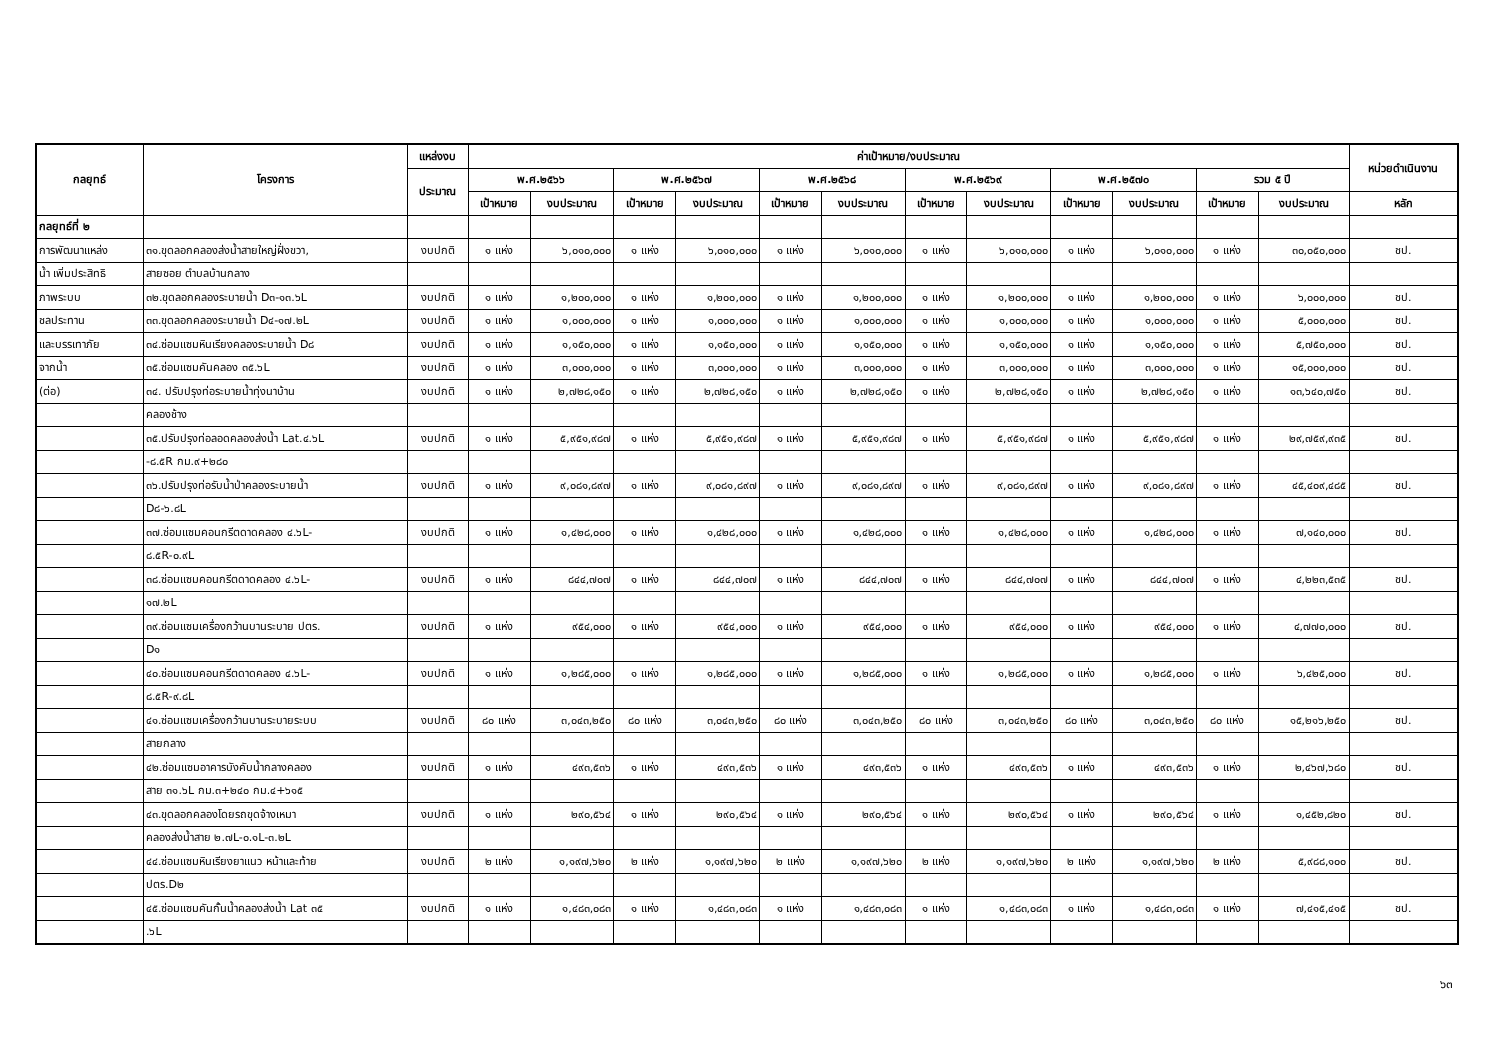| กลยุทธ์ | โครงการ | แหล่งงบ | ค่าเป้าหมาย/งบประมาณ | | | | | | | | | | | | หน่วยดำเนินงาน |
| --- | --- | --- | --- | --- | --- | --- | --- | --- | --- | --- | --- | --- | --- | --- | --- |
| | | ประมาณ | พ.ศ.๒๕๖๖ | | พ.ศ.๒๕๖๗ | | พ.ศ.๒๕๖๘ | | พ.ศ.๒๕๖๙ | | พ.ศ.๒๕๗๐ | | รวม ๕ ปี | | |
| | | | เป้าหมาย | งบประมาณ | เป้าหมาย | งบประมาณ | เป้าหมาย | งบประมาณ | เป้าหมาย | งบประมาณ | เป้าหมาย | งบประมาณ | เป้าหมาย | งบประมาณ | หลัก |
| กลยุทธ์ที่ ๒ | | | | | | | | | | | | | | | |
| การพัฒนาแหล่ง | ๓๑.ขุดลอกคลองส่งน้ำสายใหญ่ฝั่งขวา, | งบปกติ | ๑ แห่ง | ๖,๐๑๐,๐๐๐ | ๑ แห่ง | ๖,๐๑๐,๐๐๐ | ๑ แห่ง | ๖,๐๑๐,๐๐๐ | ๑ แห่ง | ๖,๐๑๐,๐๐๐ | ๑ แห่ง | ๖,๐๑๐,๐๐๐ | ๑ แห่ง | ๓๐,๐๕๐,๐๐๐ | ชป. |
| น้ำ เพิ่มประสิทธิ | สายซอย ตำบลบ้านกลาง | | | | | | | | | | | | | | |
| ภาพระบบ | ๓๒.ขุดลอกคลองระบายน้ำ D๓-๑๓.๖L | งบปกติ | ๑ แห่ง | ๑,๒๐๐,๐๐๐ | ๑ แห่ง | ๑,๒๐๐,๐๐๐ | ๑ แห่ง | ๑,๒๐๐,๐๐๐ | ๑ แห่ง | ๑,๒๐๐,๐๐๐ | ๑ แห่ง | ๑,๒๐๐,๐๐๐ | ๑ แห่ง | ๖,๐๐๐,๐๐๐ | ชป. |
| ชลประทาน | ๓๓.ขุดลอกคลองระบายน้ำ D๔-๑๗.๒L | งบปกติ | ๑ แห่ง | ๑,๐๐๐,๐๐๐ | ๑ แห่ง | ๑,๐๐๐,๐๐๐ | ๑ แห่ง | ๑,๐๐๐,๐๐๐ | ๑ แห่ง | ๑,๐๐๐,๐๐๐ | ๑ แห่ง | ๑,๐๐๐,๐๐๐ | ๑ แห่ง | ๕,๐๐๐,๐๐๐ | ชป. |
| และบรรเทาภัย | ๓๔.ซ่อมแซมหินเรียงคลองระบายน้ำ D๘ | งบปกติ | ๑ แห่ง | ๑,๑๕๐,๐๐๐ | ๑ แห่ง | ๑,๑๕๐,๐๐๐ | ๑ แห่ง | ๑,๑๕๐,๐๐๐ | ๑ แห่ง | ๑,๑๕๐,๐๐๐ | ๑ แห่ง | ๑,๑๕๐,๐๐๐ | ๑ แห่ง | ๕,๗๕๐,๐๐๐ | ชป. |
| จากน้ำ | ๓๕.ซ่อมแซมคันคลอง ๓๕.๖L | งบปกติ | ๑ แห่ง | ๓,๐๐๐,๐๐๐ | ๑ แห่ง | ๓,๐๐๐,๐๐๐ | ๑ แห่ง | ๓,๐๐๐,๐๐๐ | ๑ แห่ง | ๓,๐๐๐,๐๐๐ | ๑ แห่ง | ๓,๐๐๐,๐๐๐ | ๑ แห่ง | ๑๕,๐๐๐,๐๐๐ | ชป. |
| (ต่อ) | ๓๔. ปรับปรุงท่อระบายน้ำทุ่งนาบ้าน | งบปกติ | ๑ แห่ง | ๒,๗๒๘,๑๕๐ | ๑ แห่ง | ๒,๗๒๘,๑๕๐ | ๑ แห่ง | ๒,๗๒๘,๑๕๐ | ๑ แห่ง | ๒,๗๒๘,๑๕๐ | ๑ แห่ง | ๒,๗๒๘,๑๕๐ | ๑ แห่ง | ๑๓,๖๔๐,๗๕๐ | ชป. |
| | คลองช้าง | | | | | | | | | | | | | | |
| | ๓๕.ปรับปรุงท่อลอดคลองส่งน้ำ Lat.๔.๖L | งบปกติ | ๑ แห่ง | ๕,๙๕๑,๙๘๗ | ๑ แห่ง | ๕,๙๕๑,๙๘๗ | ๑ แห่ง | ๕,๙๕๑,๙๘๗ | ๑ แห่ง | ๕,๙๕๑,๙๘๗ | ๑ แห่ง | ๕,๙๕๑,๙๘๗ | ๑ แห่ง | ๒๙,๗๕๙,๙๓๕ | ชป. |
| | -๘.๕R กม.๙+๒๘๐ | | | | | | | | | | | | | | |
| | ๓๖.ปรับปรุงท่อรับน้ำป่าคลองระบายน้ำ | งบปกติ | ๑ แห่ง | ๙,๐๘๑,๘๙๗ | ๑ แห่ง | ๙,๐๘๑,๘๙๗ | ๑ แห่ง | ๙,๐๘๑,๘๙๗ | ๑ แห่ง | ๙,๐๘๑,๘๙๗ | ๑ แห่ง | ๙,๐๘๑,๘๙๗ | ๑ แห่ง | ๔๕,๔๐๙,๔๘๕ | ชป. |
| | D๘-๖.๘L | | | | | | | | | | | | | | |
| | ๓๗.ซ่อมแซมคอนกรีตดาดคลอง ๔.๖L- | งบปกติ | ๑ แห่ง | ๑,๔๒๘,๐๐๐ | ๑ แห่ง | ๑,๔๒๘,๐๐๐ | ๑ แห่ง | ๑,๔๒๘,๐๐๐ | ๑ แห่ง | ๑,๔๒๘,๐๐๐ | ๑ แห่ง | ๑,๔๒๘,๐๐๐ | ๑ แห่ง | ๗,๑๔๐,๐๐๐ | ชป. |
| | ๘.๕R-๐.๙L | | | | | | | | | | | | | | |
| | ๓๘.ซ่อมแซมคอนกรีตดาดคลอง ๔.๖L- | งบปกติ | ๑ แห่ง | ๘๔๔,๗๐๗ | ๑ แห่ง | ๘๔๔,๗๐๗ | ๑ แห่ง | ๘๔๔,๗๐๗ | ๑ แห่ง | ๘๔๔,๗๐๗ | ๑ แห่ง | ๘๔๔,๗๐๗ | ๑ แห่ง | ๔,๒๒๓,๕๓๕ | ชป. |
| | ๑๗.๒L | | | | | | | | | | | | | | |
| | ๓๙.ซ่อมแซมเครื่องกว้านบานระบาย ปตร. | งบปกติ | ๑ แห่ง | ๙๕๔,๐๐๐ | ๑ แห่ง | ๙๕๔,๐๐๐ | ๑ แห่ง | ๙๕๔,๐๐๐ | ๑ แห่ง | ๙๕๔,๐๐๐ | ๑ แห่ง | ๙๕๔,๐๐๐ | ๑ แห่ง | ๔,๗๗๐,๐๐๐ | ชป. |
| | D๑ | | | | | | | | | | | | | | |
| | ๔๐.ซ่อมแซมคอนกรีตดาดคลอง ๔.๖L- | งบปกติ | ๑ แห่ง | ๑,๒๘๕,๐๐๐ | ๑ แห่ง | ๑,๒๘๕,๐๐๐ | ๑ แห่ง | ๑,๒๘๕,๐๐๐ | ๑ แห่ง | ๑,๒๘๕,๐๐๐ | ๑ แห่ง | ๑,๒๘๕,๐๐๐ | ๑ แห่ง | ๖,๔๒๕,๐๐๐ | ชป. |
| | ๘.๕R-๙.๘L | | | | | | | | | | | | | | |
| | ๔๑.ซ่อมแซมเครื่องกว้านบานระบายระบบ | งบปกติ | ๘๐ แห่ง | ๓,๐๔๓,๒๕๐ | ๘๐ แห่ง | ๓,๐๔๓,๒๕๐ | ๘๐ แห่ง | ๓,๐๔๓,๒๕๐ | ๘๐ แห่ง | ๓,๐๔๓,๒๕๐ | ๘๐ แห่ง | ๓,๐๔๓,๒๕๐ | ๘๐ แห่ง | ๑๕,๒๑๖,๒๕๐ | ชป. |
| | สายกลาง | | | | | | | | | | | | | | |
| | ๔๒.ซ่อมแซมอาคารบังคับน้ำกลางคลอง | งบปกติ | ๑ แห่ง | ๔๙๓,๕๓๖ | ๑ แห่ง | ๔๙๓,๕๓๖ | ๑ แห่ง | ๔๙๓,๕๓๖ | ๑ แห่ง | ๔๙๓,๕๓๖ | ๑ แห่ง | ๔๙๓,๕๓๖ | ๑ แห่ง | ๒,๔๖๗,๖๘๐ | ชป. |
| | สาย ๓๑.๖L กม.๓+๒๔๐ กม.๔+๖๑๕ | | | | | | | | | | | | | | |
| | ๔๓.ขุดลอกคลองโดยรถขุดจ้างเหมา | งบปกติ | ๑ แห่ง | ๒๙๐,๕๖๔ | ๑ แห่ง | ๒๙๐,๕๖๔ | ๑ แห่ง | ๒๙๐,๕๖๔ | ๑ แห่ง | ๒๙๐,๕๖๔ | ๑ แห่ง | ๒๙๐,๕๖๔ | ๑ แห่ง | ๑,๔๕๒,๘๒๐ | ชป. |
| | คลองส่งน้ำสาย ๒.๗L-๐.๑L-๓.๒L | | | | | | | | | | | | | | |
| | ๔๔.ซ่อมแซมหินเรียงยาแนว หน้าและท้าย | งบปกติ | ๒ แห่ง | ๑,๑๙๗,๖๒๐ | ๒ แห่ง | ๑,๑๙๗,๖๒๐ | ๒ แห่ง | ๑,๑๙๗,๖๒๐ | ๒ แห่ง | ๑,๑๙๗,๖๒๐ | ๒ แห่ง | ๑,๑๙๗,๖๒๐ | ๒ แห่ง | ๕,๙๘๘,๑๐๐ | ชป. |
| | ปตร.D๒ | | | | | | | | | | | | | | |
| | ๔๕.ซ่อมแซมคันกั้นน้ำคลองส่งน้ำ Lat ๓๕ | งบปกติ | ๑ แห่ง | ๑,๔๘๓,๐๘๓ | ๑ แห่ง | ๑,๔๘๓,๐๘๓ | ๑ แห่ง | ๑,๔๘๓,๐๘๓ | ๑ แห่ง | ๑,๔๘๓,๐๘๓ | ๑ แห่ง | ๑,๔๘๓,๐๘๓ | ๑ แห่ง | ๗,๔๑๕,๔๑๕ | ชป. |
| | .๖L | | | | | | | | | | | | | | |
๖๓